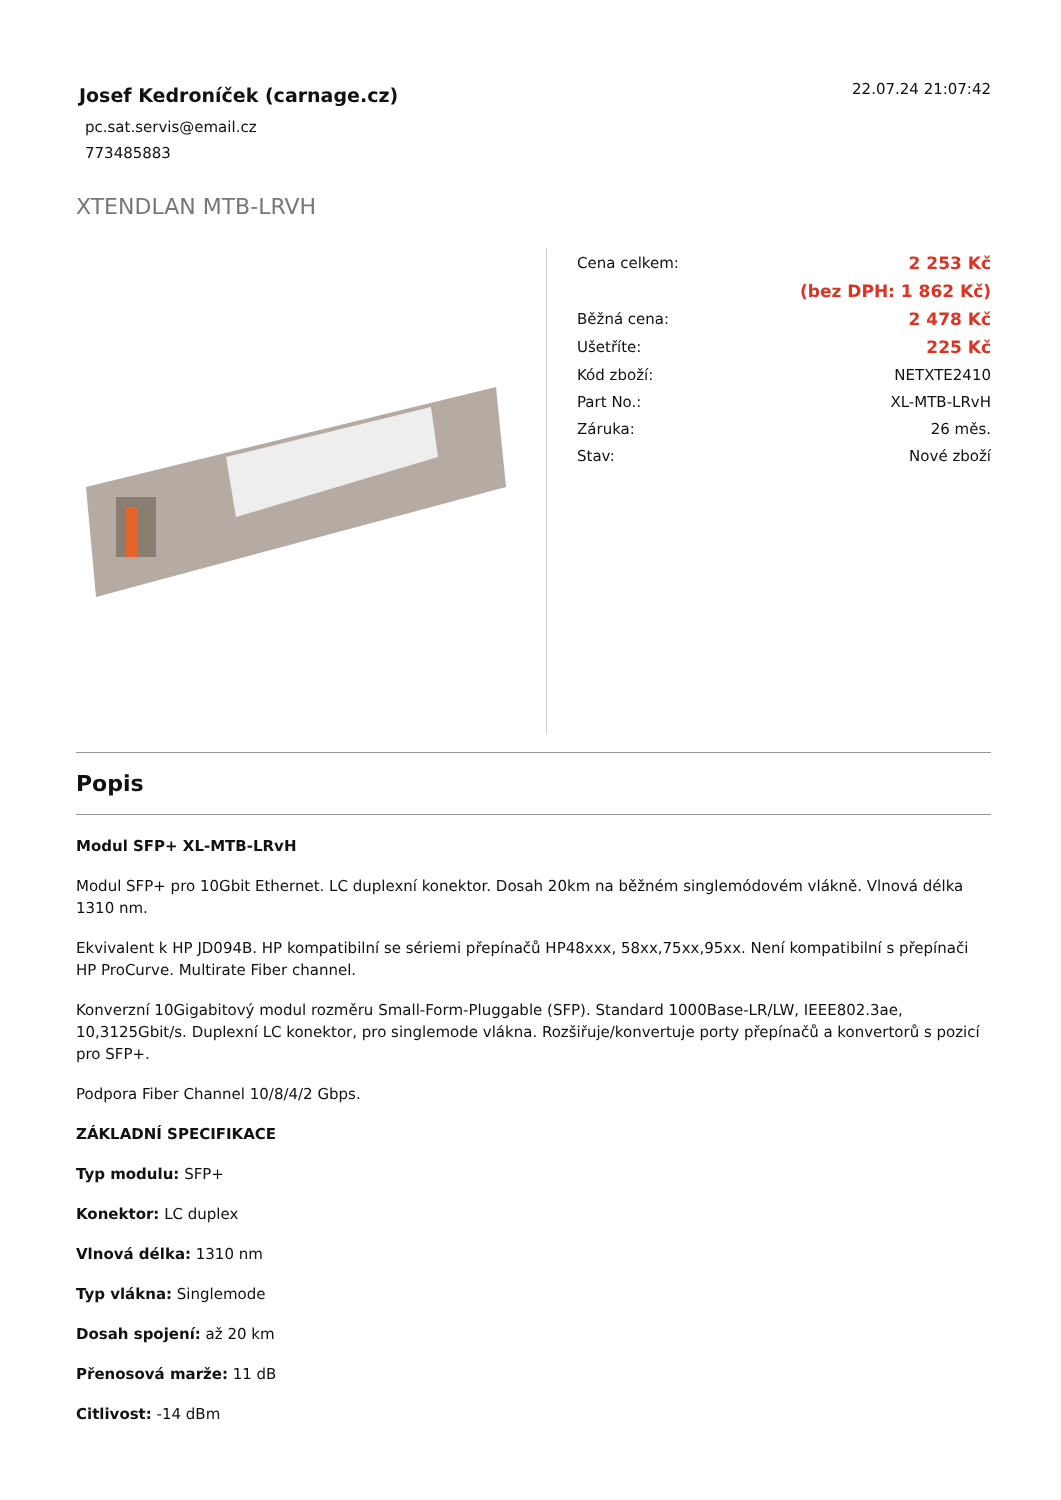Josef Kedroníček (carnage.cz)
pc.sat.servis@email.cz
773485883
22.07.24 21:07:42
XTENDLAN MTB-LRVH
| Cena celkem: | 2 253 Kč |
| | (bez DPH: 1 862 Kč) |
| Běžná cena: | 2 478 Kč |
| Ušetříte: | 225 Kč |
| Kód zboží: | NETXTE2410 |
| Part No.: | XL-MTB-LRvH |
| Záruka: | 26 měs. |
| Stav: | Nové zboží |
Popis
Modul SFP+ XL-MTB-LRvH
Modul SFP+ pro 10Gbit Ethernet. LC duplexní konektor. Dosah 20km na běžném singlemódovém vlákně. Vlnová délka 1310 nm.
Ekvivalent k HP JD094B. HP kompatibilní se sériemi přepínačů HP48xxx, 58xx,75xx,95xx. Není kompatibilní s přepínači HP ProCurve. Multirate Fiber channel.
Konverzní 10Gigabitový modul rozměru Small-Form-Pluggable (SFP). Standard 1000Base-LR/LW, IEEE802.3ae, 10,3125Gbit/s. Duplexní LC konektor, pro singlemode vlákna. Rozšiřuje/konvertuje porty přepínačů a konvertorů s pozicí pro SFP+.
Podpora Fiber Channel 10/8/4/2 Gbps.
ZÁKLADNÍ SPECIFIKACE
Typ modulu: SFP+
Konektor: LC duplex
Vlnová délka: 1310 nm
Typ vlákna: Singlemode
Dosah spojení: až 20 km
Přenosová marže: 11 dB
Citlivost: -14 dBm